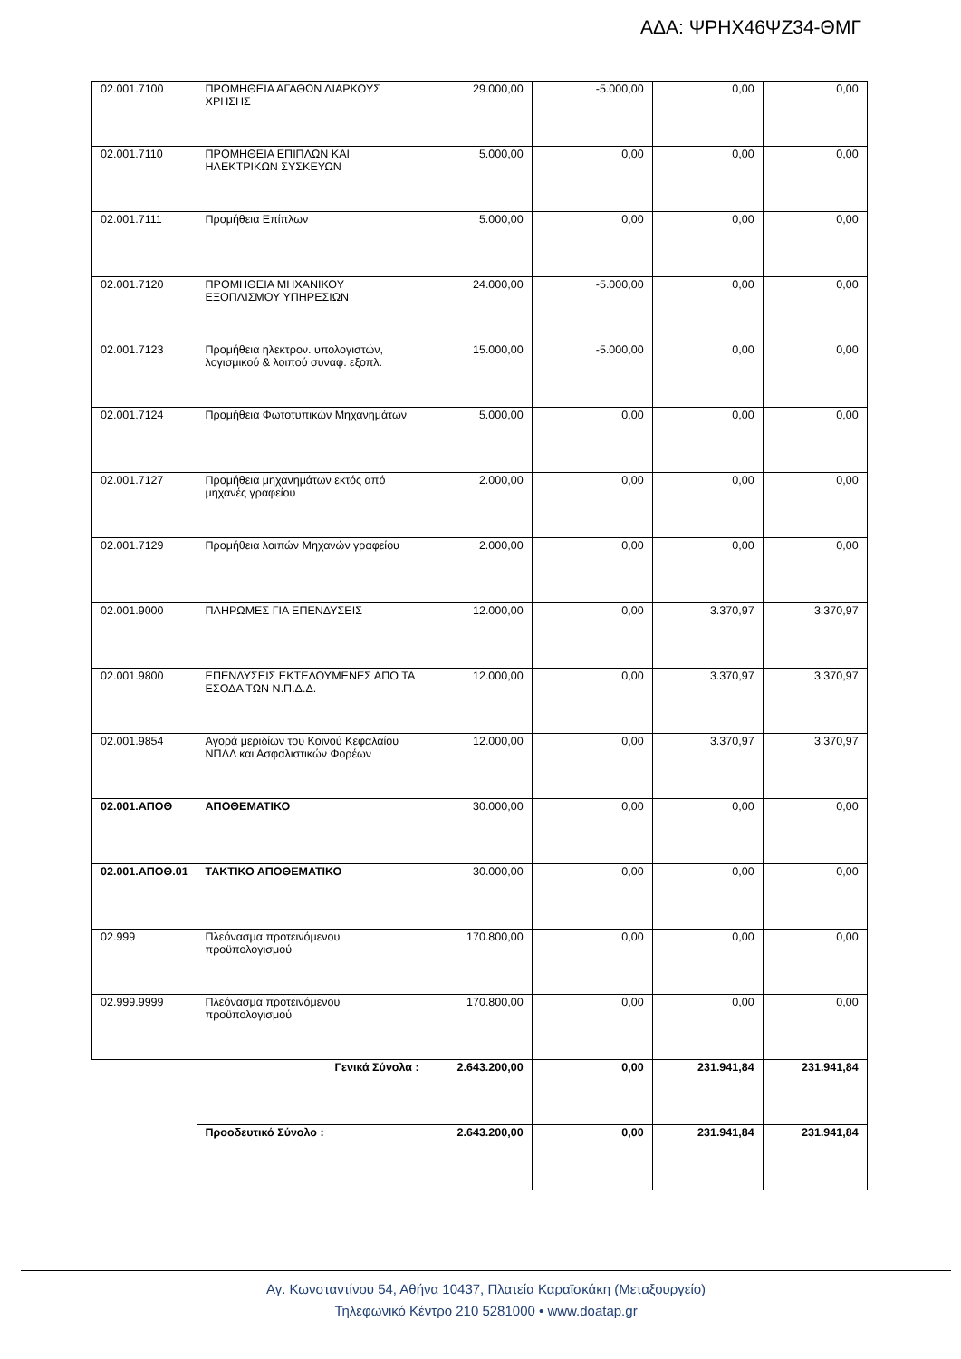ΑΔΑ: ΨΡΗΧ46ΨΖ34-ΘΜΓ
| 02.001.7100 | ΠΡΟΜΗΘΕΙΑ ΑΓΑΘΩΝ ΔΙΑΡΚΟΥΣ ΧΡΗΣΗΣ | 29.000,00 | -5.000,00 | 0,00 | 0,00 |
| 02.001.7110 | ΠΡΟΜΗΘΕΙΑ ΕΠΙΠΛΩΝ ΚΑΙ ΗΛΕΚΤΡΙΚΩΝ ΣΥΣΚΕΥΩΝ | 5.000,00 | 0,00 | 0,00 | 0,00 |
| 02.001.7111 | Προμήθεια Επίπλων | 5.000,00 | 0,00 | 0,00 | 0,00 |
| 02.001.7120 | ΠΡΟΜΗΘΕΙΑ ΜΗΧΑΝΙΚΟΥ ΕΞΟΠΛΙΣΜΟΥ ΥΠΗΡΕΣΙΩΝ | 24.000,00 | -5.000,00 | 0,00 | 0,00 |
| 02.001.7123 | Προμήθεια ηλεκτρον. υπολογιστών, λογισμικού & λοιπού συναφ. εξοπλ. | 15.000,00 | -5.000,00 | 0,00 | 0,00 |
| 02.001.7124 | Προμήθεια Φωτοτυπικών Μηχανημάτων | 5.000,00 | 0,00 | 0,00 | 0,00 |
| 02.001.7127 | Προμήθεια μηχανημάτων εκτός από μηχανές γραφείου | 2.000,00 | 0,00 | 0,00 | 0,00 |
| 02.001.7129 | Προμήθεια λοιπών Μηχανών γραφείου | 2.000,00 | 0,00 | 0,00 | 0,00 |
| 02.001.9000 | ΠΛΗΡΩΜΕΣ ΓΙΑ ΕΠΕΝΔΥΣΕΙΣ | 12.000,00 | 0,00 | 3.370,97 | 3.370,97 |
| 02.001.9800 | ΕΠΕΝΔΥΣΕΙΣ ΕΚΤΕΛΟΥΜΕΝΕΣ ΑΠΟ ΤΑ ΕΣΟΔΑ ΤΩΝ Ν.Π.Δ.Δ. | 12.000,00 | 0,00 | 3.370,97 | 3.370,97 |
| 02.001.9854 | Αγορά μεριδίων του Κοινού Κεφαλαίου ΝΠΔΔ και Ασφαλιστικών Φορέων | 12.000,00 | 0,00 | 3.370,97 | 3.370,97 |
| 02.001.ΑΠΟΘ | ΑΠΟΘΕΜΑΤΙΚΟ | 30.000,00 | 0,00 | 0,00 | 0,00 |
| 02.001.ΑΠΟΘ.01 | ΤΑΚΤΙΚΟ ΑΠΟΘΕΜΑΤΙΚΟ | 30.000,00 | 0,00 | 0,00 | 0,00 |
| 02.999 | Πλεόνασμα προτεινόμενου προϋπολογισμού | 170.800,00 | 0,00 | 0,00 | 0,00 |
| 02.999.9999 | Πλεόνασμα προτεινόμενου προϋπολογισμού | 170.800,00 | 0,00 | 0,00 | 0,00 |
| | Γενικά Σύνολα : | 2.643.200,00 | 0,00 | 231.941,84 | 231.941,84 |
| | Προοδευτικό Σύνολο : | 2.643.200,00 | 0,00 | 231.941,84 | 231.941,84 |
Αγ. Κωνσταντίνου 54, Αθήνα 10437, Πλατεία Καραϊσκάκη (Μεταξουργείο)
Τηλεφωνικό Κέντρο 210 5281000 • www.doatap.gr